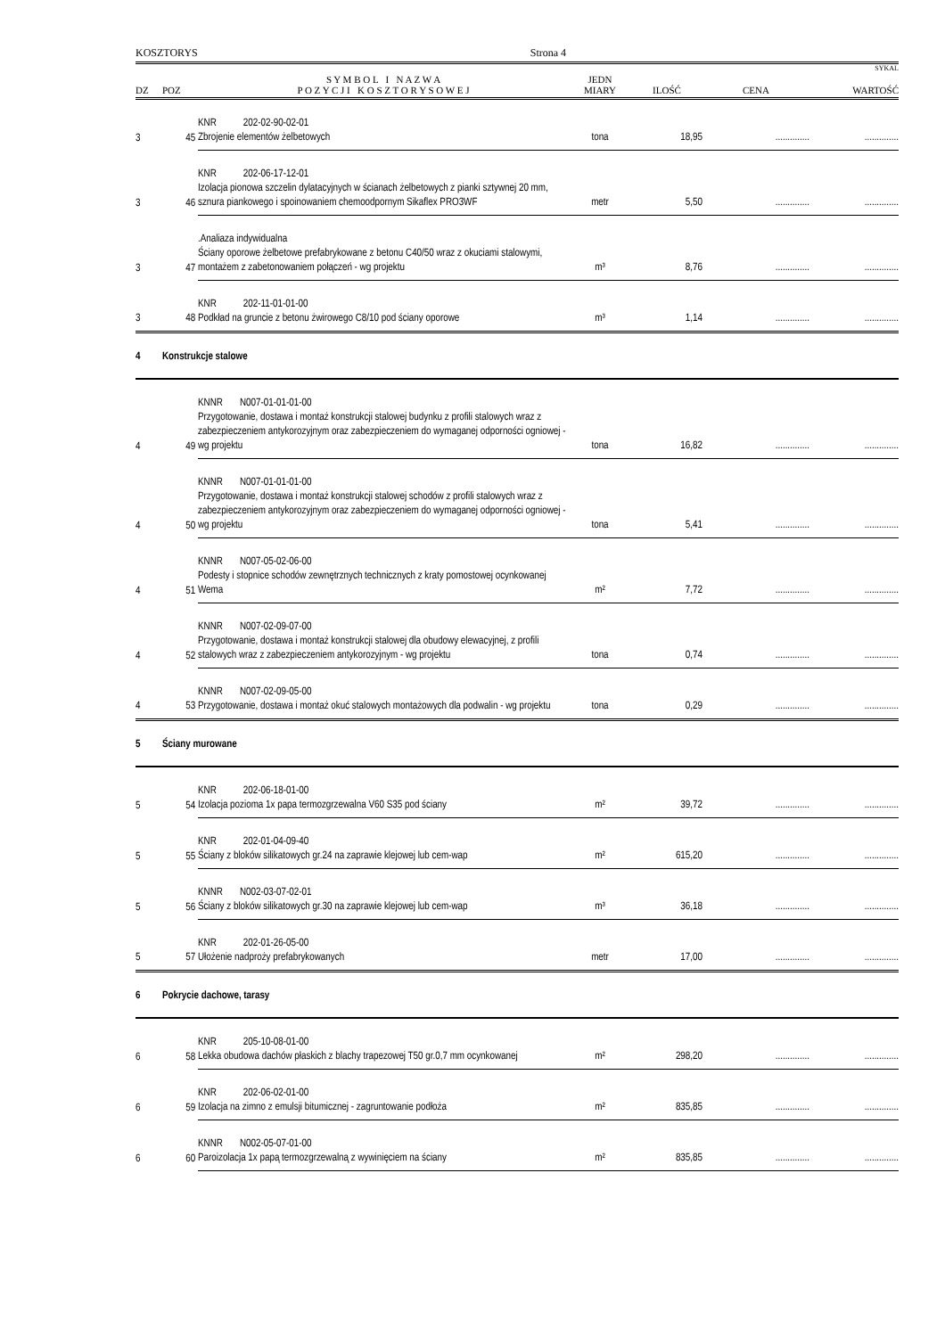KOSZTORYS Strona 4
SYKAL
| DZ | POZ | S Y M B O L I N A Z W A P O Z Y C J I K O S Z T O R Y S O W E J | JEDN MIARY | ILOŚĆ | CENA | WARTOŚĆ |
| --- | --- | --- | --- | --- | --- | --- |
| 3 | 45 | KNR 202-02-90-02-01 Zbrojenie elementów żelbetowych | tona | 18,95 | .............. | .............. |
| 3 | 46 | KNR 202-06-17-12-01 Izolacja pionowa szczelin dylatacyjnych w ścianach żelbetowych z pianki sztywnej 20 mm, sznura piankowego i spoinowaniem chemoodpornym Sikaflex PRO3WF | metr | 5,50 | .............. | .............. |
| 3 | 47 | .Analiaza indywidualna Ściany oporowe żelbetowe prefabrykowane z betonu C40/50 wraz z okuciami stalowymi, montażem z zabetonowaniem połączeń - wg projektu | m³ | 8,76 | .............. | .............. |
| 3 | 48 | KNR 202-11-01-01-00 Podkład na gruncie z betonu żwirowego C8/10 pod ściany oporowe | m³ | 1,14 | .............. | .............. |
| 4 | Konstrukcje stalowe | | | | | |
| 4 | 49 | KNNR N007-01-01-01-00 Przygotowanie, dostawa i montaż konstrukcji stalowej budynku z profili stalowych wraz z zabezpieczeniem antykorozyjnym oraz zabezpieczeniem do wymaganej odporności ogniowej - wg projektu | tona | 16,82 | .............. | .............. |
| 4 | 50 | KNNR N007-01-01-01-00 Przygotowanie, dostawa i montaż konstrukcji stalowej schodów z profili stalowych wraz z zabezpieczeniem antykorozyjnym oraz zabezpieczeniem do wymaganej odporności ogniowej - wg projektu | tona | 5,41 | .............. | .............. |
| 4 | 51 | KNNR N007-05-02-06-00 Podesty i stopnice schodów zewnętrznych technicznych z kraty pomostowej ocynkowanej Wema | m² | 7,72 | .............. | .............. |
| 4 | 52 | KNNR N007-02-09-07-00 Przygotowanie, dostawa i montaż konstrukcji stalowej dla obudowy elewacyjnej, z profili stalowych wraz z zabezpieczeniem antykorozyjnym - wg projektu | tona | 0,74 | .............. | .............. |
| 4 | 53 | KNNR N007-02-09-05-00 Przygotowanie, dostawa i montaż okuć stalowych montażowych dla podwalin - wg projektu | tona | 0,29 | .............. | .............. |
| 5 | Ściany murowane | | | | | |
| 5 | 54 | KNR 202-06-18-01-00 Izolacja pozioma 1x papa termozgrzewalna V60 S35 pod ściany | m² | 39,72 | .............. | .............. |
| 5 | 55 | KNR 202-01-04-09-40 Ściany z bloków silikatowych gr.24 na zaprawie klejowej lub cem-wap | m² | 615,20 | .............. | .............. |
| 5 | 56 | KNNR N002-03-07-02-01 Ściany z bloków silikatowych gr.30 na zaprawie klejowej lub cem-wap | m³ | 36,18 | .............. | .............. |
| 5 | 57 | KNR 202-01-26-05-00 Ułożenie nadproży prefabrykowanych | metr | 17,00 | .............. | .............. |
| 6 | Pokrycie dachowe, tarasy | | | | | |
| 6 | 58 | KNR 205-10-08-01-00 Lekka obudowa dachów płaskich z blachy trapezowej T50 gr.0,7 mm ocynkowanej | m² | 298,20 | .............. | .............. |
| 6 | 59 | KNR 202-06-02-01-00 Izolacja na zimno z emulsji bitumicznej - zagruntowanie podłoża | m² | 835,85 | .............. | .............. |
| 6 | 60 | KNNR N002-05-07-01-00 Paroizolacja 1x papą termozgrzewalną z wywinięciem na ściany | m² | 835,85 | .............. | .............. |